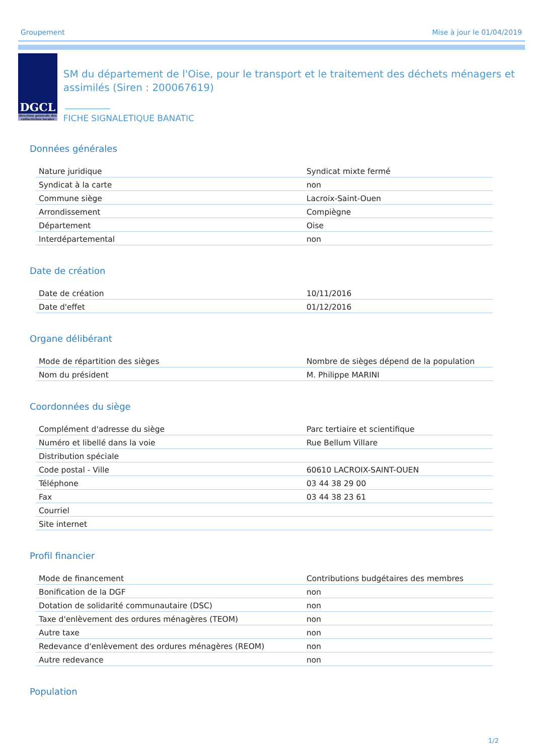Groupement Mise à jour le 01/04/2019
DGCL
direction générale des collectivités locales
SM du département de l'Oise, pour le transport et le traitement des déchets ménagers et assimilés (Siren : 200067619)
FICHE SIGNALETIQUE BANATIC
Données générales
| Nature juridique | Syndicat mixte fermé |
| Syndicat à la carte | non |
| Commune siège | Lacroix-Saint-Ouen |
| Arrondissement | Compiègne |
| Département | Oise |
| Interdépartemental | non |
Date de création
| Date de création | 10/11/2016 |
| Date d'effet | 01/12/2016 |
Organe délibérant
| Mode de répartition des sièges | Nombre de sièges dépend de la population |
| Nom du président | M. Philippe MARINI |
Coordonnées du siège
| Complément d'adresse du siège | Parc tertiaire et scientifique |
| Numéro et libellé dans la voie | Rue Bellum Villare |
| Distribution spéciale | |
| Code postal - Ville | 60610 LACROIX-SAINT-OUEN |
| Téléphone | 03 44 38 29 00 |
| Fax | 03 44 38 23 61 |
| Courriel | |
| Site internet | |
Profil financier
| Mode de financement | Contributions budgétaires des membres |
| Bonification de la DGF | non |
| Dotation de solidarité communautaire (DSC) | non |
| Taxe d'enlèvement des ordures ménagères (TEOM) | non |
| Autre taxe | non |
| Redevance d'enlèvement des ordures ménagères (REOM) | non |
| Autre redevance | non |
Population
1/2